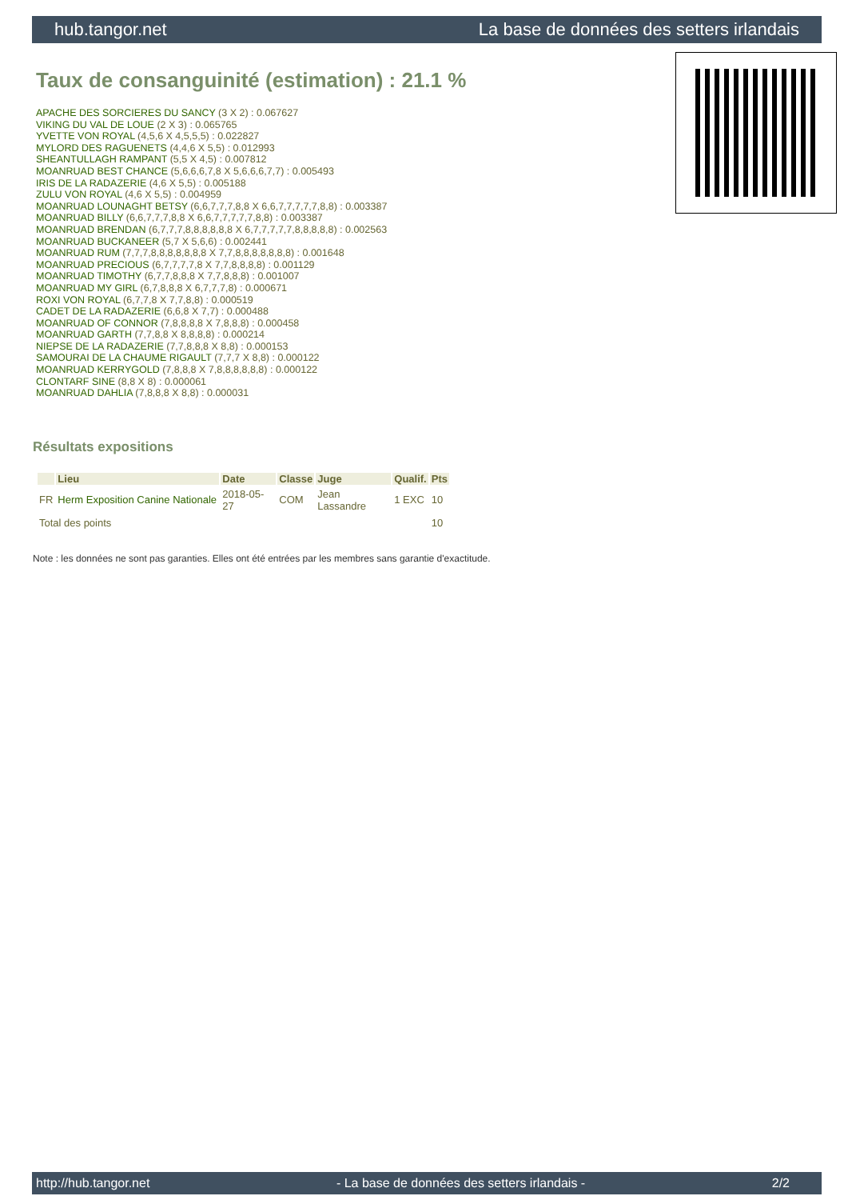hub.tangor.net La base de données des setters irlandais
Taux de consanguinité (estimation) : 21.1 %
APACHE DES SORCIERES DU SANCY (3 X 2) : 0.067627
VIKING DU VAL DE LOUE (2 X 3) : 0.065765
YVETTE VON ROYAL (4,5,6 X 4,5,5,5) : 0.022827
MYLORD DES RAGUENETS (4,4,6 X 5,5) : 0.012993
SHEANTULLAGH RAMPANT (5,5 X 4,5) : 0.007812
MOANRUAD BEST CHANCE (5,6,6,6,7,8 X 5,6,6,6,7,7) : 0.005493
IRIS DE LA RADAZERIE (4,6 X 5,5) : 0.005188
ZULU VON ROYAL (4,6 X 5,5) : 0.004959
MOANRUAD LOUNAGHT BETSY (6,6,7,7,7,8,8 X 6,6,7,7,7,7,7,8,8) : 0.003387
MOANRUAD BILLY (6,6,7,7,7,8,8 X 6,6,7,7,7,7,7,8,8) : 0.003387
MOANRUAD BRENDAN (6,7,7,7,8,8,8,8,8,8 X 6,7,7,7,7,7,8,8,8,8,8) : 0.002563
MOANRUAD BUCKANEER (5,7 X 5,6,6) : 0.002441
MOANRUAD RUM (7,7,7,8,8,8,8,8,8,8 X 7,7,8,8,8,8,8,8,8) : 0.001648
MOANRUAD PRECIOUS (6,7,7,7,7,8 X 7,7,8,8,8,8) : 0.001129
MOANRUAD TIMOTHY (6,7,7,8,8,8 X 7,7,8,8,8) : 0.001007
MOANRUAD MY GIRL (6,7,8,8,8 X 6,7,7,7,8) : 0.000671
ROXI VON ROYAL (6,7,7,8 X 7,7,8,8) : 0.000519
CADET DE LA RADAZERIE (6,6,8 X 7,7) : 0.000488
MOANRUAD OF CONNOR (7,8,8,8,8 X 7,8,8,8) : 0.000458
MOANRUAD GARTH (7,7,8,8 X 8,8,8,8) : 0.000214
NIEPSE DE LA RADAZERIE (7,7,8,8,8 X 8,8) : 0.000153
SAMOURAI DE LA CHAUME RIGAULT (7,7,7 X 8,8) : 0.000122
MOANRUAD KERRYGOLD (7,8,8,8 X 7,8,8,8,8,8,8) : 0.000122
CLONTARF SINE (8,8 X 8) : 0.000061
MOANRUAD DAHLIA (7,8,8,8 X 8,8) : 0.000031
Résultats expositions
| | Lieu | Date | Classe | Juge | Qualif. | Pts |
| --- | --- | --- | --- | --- | --- | --- |
| FR | Herm Exposition Canine Nationale | 2018-05-27 | COM | Jean Lassandre | 1 EXC | 10 |
| Total des points | | | | | | 10 |
Note : les données ne sont pas garanties. Elles ont été entrées par les membres sans garantie d'exactitude.
http://hub.tangor.net - La base de données des setters irlandais - 2/2